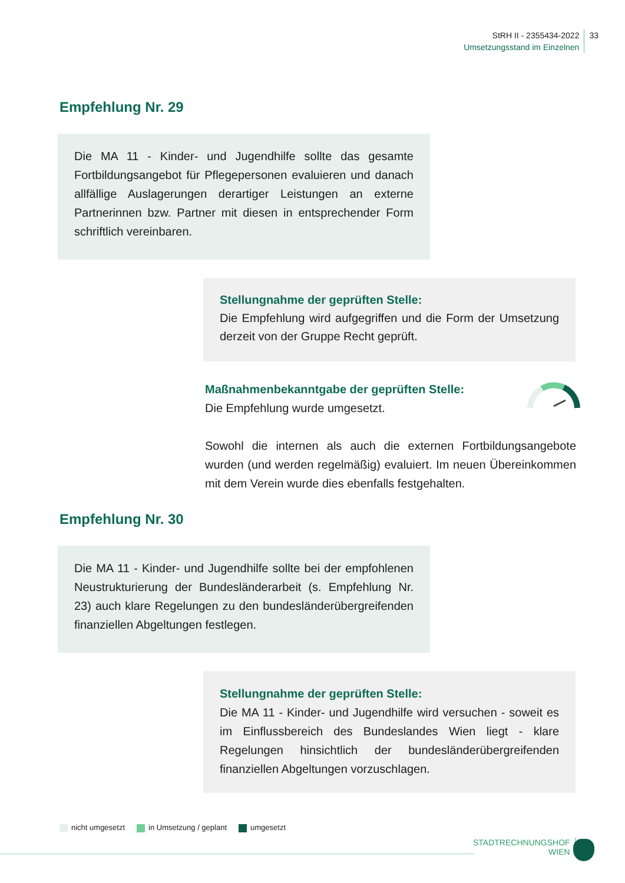StRH II - 2355434-2022
Umsetzungsstand im Einzelnen
33
Empfehlung Nr. 29
Die MA 11 - Kinder- und Jugendhilfe sollte das gesamte Fortbildungsangebot für Pflegepersonen evaluieren und danach allfällige Auslagerungen derartiger Leistungen an externe Partnerinnen bzw. Partner mit diesen in entsprechender Form schriftlich vereinbaren.
Stellungnahme der geprüften Stelle:
Die Empfehlung wird aufgegriffen und die Form der Umsetzung derzeit von der Gruppe Recht geprüft.
Maßnahmenbekanntgabe der geprüften Stelle:
Die Empfehlung wurde umgesetzt.
Sowohl die internen als auch die externen Fortbildungsangebote wurden (und werden regelmäßig) evaluiert. Im neuen Übereinkommen mit dem Verein wurde dies ebenfalls festgehalten.
Empfehlung Nr. 30
Die MA 11 - Kinder- und Jugendhilfe sollte bei der empfohlenen Neustrukturierung der Bundesländerarbeit (s. Empfehlung Nr. 23) auch klare Regelungen zu den bundesländerübergreifenden finanziellen Abgeltungen festlegen.
Stellungnahme der geprüften Stelle:
Die MA 11 - Kinder- und Jugendhilfe wird versuchen - soweit es im Einflussbereich des Bundeslandes Wien liegt - klare Regelungen hinsichtlich der bundesländerübergreifenden finanziellen Abgeltungen vorzuschlagen.
nicht umgesetzt in Umsetzung / geplant umgesetzt
STADTRECHNUNGSHOF
WIEN